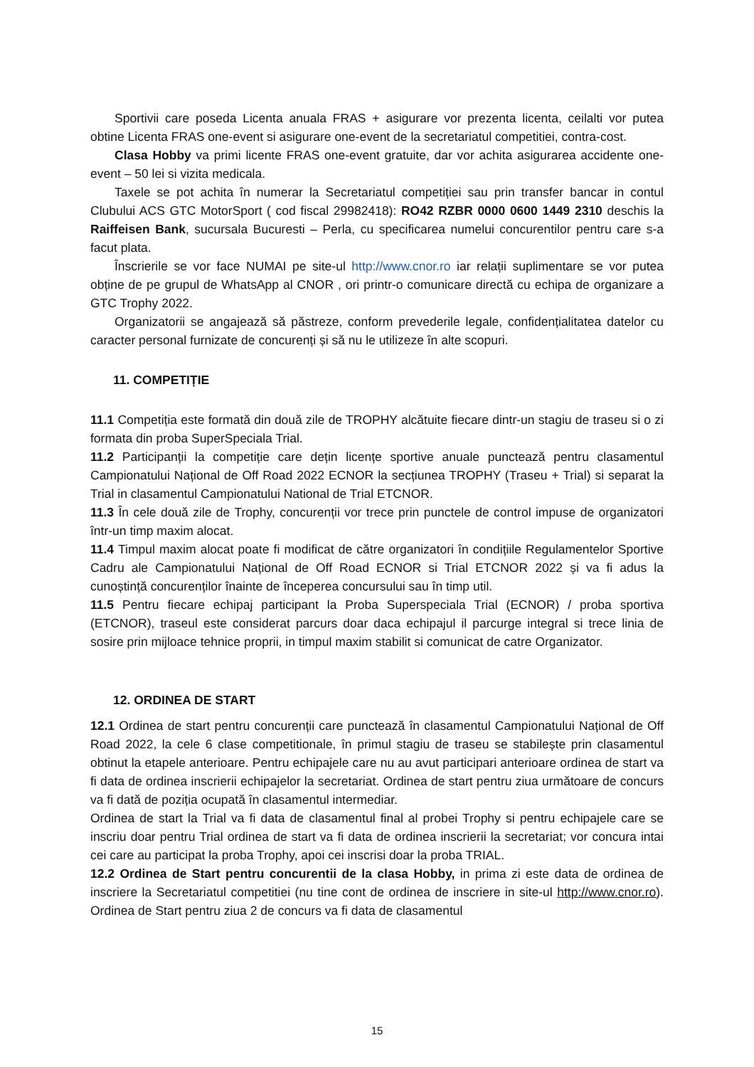Sportivii care poseda Licenta anuala FRAS + asigurare vor prezenta licenta, ceilalti vor putea obtine Licenta FRAS one-event si asigurare one-event de la secretariatul competitiei, contra-cost.
Clasa Hobby va primi licente FRAS one-event gratuite, dar vor achita asigurarea accidente one-event – 50 lei si vizita medicala.
Taxele se pot achita în numerar la Secretariatul competiției sau prin transfer bancar in contul Clubului ACS GTC MotorSport ( cod fiscal 29982418): RO42 RZBR 0000 0600 1449 2310 deschis la Raiffeisen Bank, sucursala Bucuresti – Perla, cu specificarea numelui concurentilor pentru care s-a facut plata.
Înscrierile se vor face NUMAI pe site-ul http://www.cnor.ro iar relații suplimentare se vor putea obține de pe grupul de WhatsApp al CNOR , ori printr-o comunicare directă cu echipa de organizare a GTC Trophy 2022.
Organizatorii se angajează să păstreze, conform prevederile legale, confidențialitatea datelor cu caracter personal furnizate de concurenți și să nu le utilizeze în alte scopuri.
11. COMPETIȚIE
11.1 Competiția este formată din două zile de TROPHY alcătuite fiecare dintr-un stagiu de traseu si o zi formata din proba SuperSpeciala Trial.
11.2 Participanții la competiție care dețin licențe sportive anuale punctează pentru clasamentul Campionatului Național de Off Road 2022 ECNOR la secțiunea TROPHY (Traseu + Trial) si separat la Trial in clasamentul Campionatului National de Trial ETCNOR.
11.3 În cele două zile de Trophy, concurenții vor trece prin punctele de control impuse de organizatori într-un timp maxim alocat.
11.4 Timpul maxim alocat poate fi modificat de către organizatori în condițiile Regulamentelor Sportive Cadru ale Campionatului Național de Off Road ECNOR si Trial ETCNOR 2022 și va fi adus la cunoștință concurenților înainte de începerea concursului sau în timp util.
11.5 Pentru fiecare echipaj participant la Proba Superspeciala Trial (ECNOR) / proba sportiva (ETCNOR), traseul este considerat parcurs doar daca echipajul il parcurge integral si trece linia de sosire prin mijloace tehnice proprii, in timpul maxim stabilit si comunicat de catre Organizator.
12. ORDINEA DE START
12.1 Ordinea de start pentru concurenții care punctează în clasamentul Campionatului Național de Off Road 2022, la cele 6 clase competitionale, în primul stagiu de traseu se stabilește prin clasamentul obtinut la etapele anterioare. Pentru echipajele care nu au avut participari anterioare ordinea de start va fi data de ordinea inscrierii echipajelor la secretariat. Ordinea de start pentru ziua următoare de concurs va fi dată de poziția ocupată în clasamentul intermediar.
Ordinea de start la Trial va fi data de clasamentul final al probei Trophy si pentru echipajele care se inscriu doar pentru Trial ordinea de start va fi data de ordinea inscrierii la secretariat; vor concura intai cei care au participat la proba Trophy, apoi cei inscrisi doar la proba TRIAL.
12.2 Ordinea de Start pentru concurentii de la clasa Hobby, in prima zi este data de ordinea de inscriere la Secretariatul competitiei (nu tine cont de ordinea de inscriere in site-ul http://www.cnor.ro). Ordinea de Start pentru ziua 2 de concurs va fi data de clasamentul
15